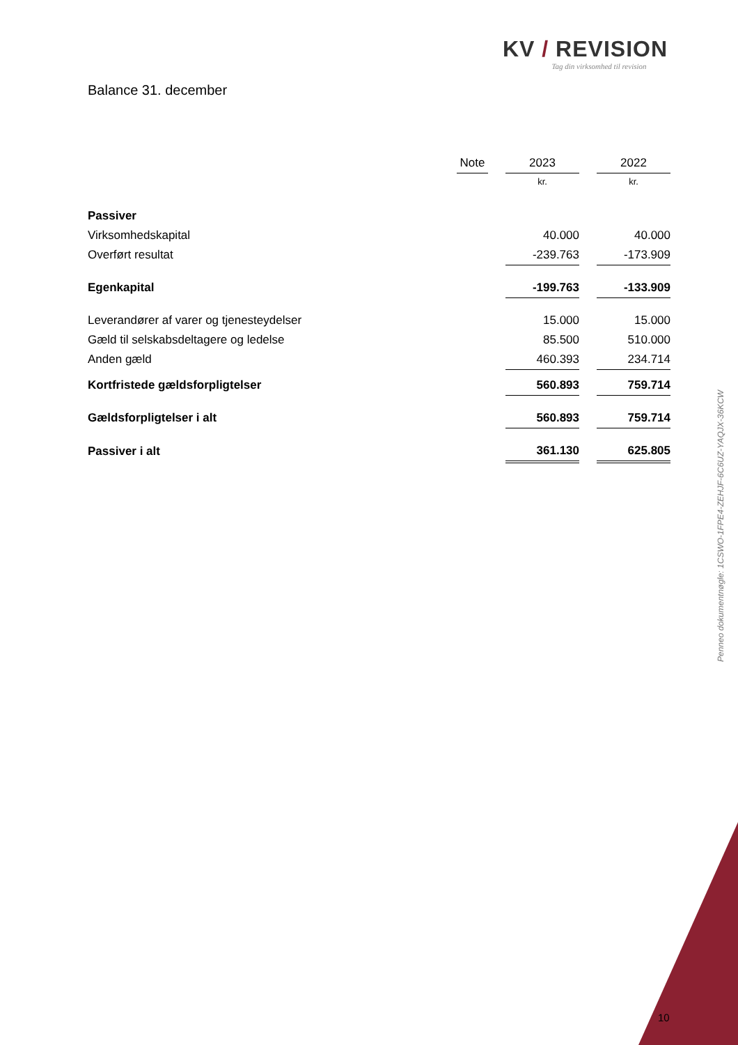KV / REVISION
Tag din virksomhed til revision
Balance 31. december
| | Note | | 2023 | | 2022 |
| --- | --- | --- | --- | --- | --- |
| | | | kr. | | kr. |
| Passiver | | | | | |
| Virksomhedskapital | | | 40.000 | | 40.000 |
| Overført resultat | | | -239.763 | | -173.909 |
| Egenkapital | | | -199.763 | | -133.909 |
| Leverandører af varer og tjenesteydelser | | | 15.000 | | 15.000 |
| Gæld til selskabsdeltagere og ledelse | | | 85.500 | | 510.000 |
| Anden gæld | | | 460.393 | | 234.714 |
| Kortfristede gældsforpligtelser | | | 560.893 | | 759.714 |
| Gældsforpligtelser i alt | | | 560.893 | | 759.714 |
| Passiver i alt | | | 361.130 | | 625.805 |
Penneo dokumentnøgle: 1CSWO-1FPE4-ZEHJF-6C6UZ-YAQJX-36KCW
10